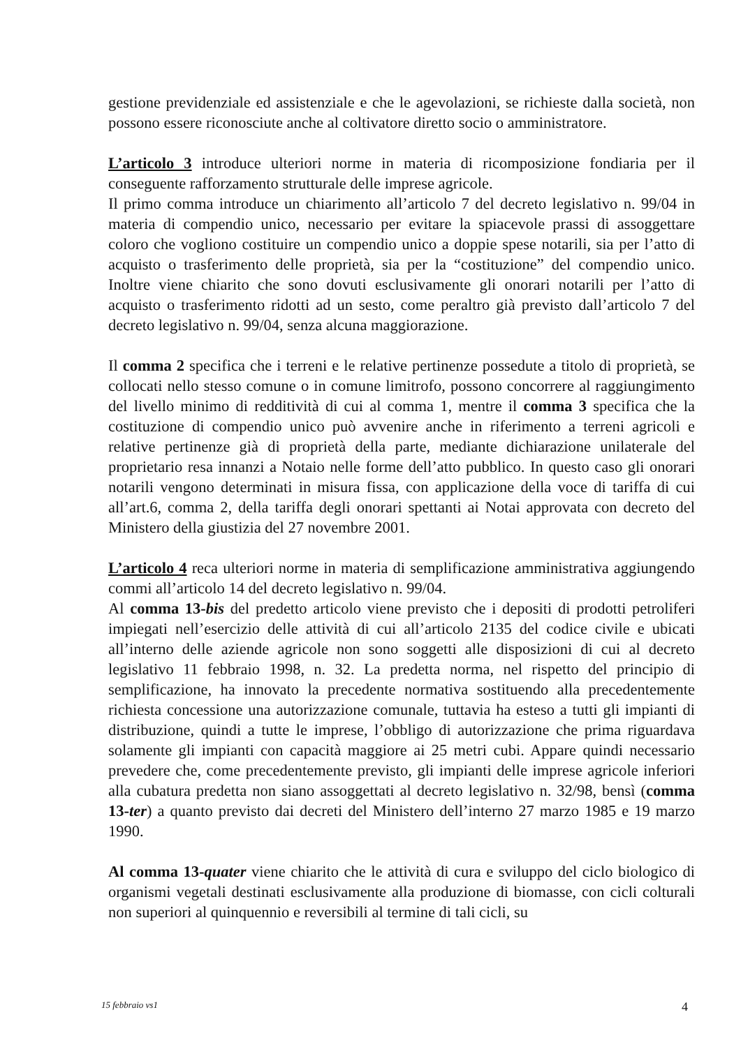gestione previdenziale ed assistenziale e che le agevolazioni, se richieste dalla società, non possono essere riconosciute anche al coltivatore diretto socio o amministratore.
L’articolo 3 introduce ulteriori norme in materia di ricomposizione fondiaria per il conseguente rafforzamento strutturale delle imprese agricole.
Il primo comma introduce un chiarimento all’articolo 7 del decreto legislativo n. 99/04 in materia di compendio unico, necessario per evitare la spiacevole prassi di assoggettare coloro che vogliono costituire un compendio unico a doppie spese notarili, sia per l’atto di acquisto o trasferimento delle proprietà, sia per la “costituzione” del compendio unico. Inoltre viene chiarito che sono dovuti esclusivamente gli onorari notarili per l’atto di acquisto o trasferimento ridotti ad un sesto, come peraltro già previsto dall’articolo 7 del decreto legislativo n. 99/04, senza alcuna maggiorazione.
Il comma 2 specifica che i terreni e le relative pertinenze possedute a titolo di proprietà, se collocati nello stesso comune o in comune limitrofo, possono concorrere al raggiungimento del livello minimo di redditività di cui al comma 1, mentre il comma 3 specifica che la costituzione di compendio unico può avvenire anche in riferimento a terreni agricoli e relative pertinenze già di proprietà della parte, mediante dichiarazione unilaterale del proprietario resa innanzi a Notaio nelle forme dell’atto pubblico. In questo caso gli onorari notarili vengono determinati in misura fissa, con applicazione della voce di tariffa di cui all’art.6, comma 2, della tariffa degli onorari spettanti ai Notai approvata con decreto del Ministero della giustizia del 27 novembre 2001.
L’articolo 4 reca ulteriori norme in materia di semplificazione amministrativa aggiungendo commi all’articolo 14 del decreto legislativo n. 99/04.
Al comma 13-bis del predetto articolo viene previsto che i depositi di prodotti petroliferi impiegati nell’esercizio delle attività di cui all’articolo 2135 del codice civile e ubicati all’interno delle aziende agricole non sono soggetti alle disposizioni di cui al decreto legislativo 11 febbraio 1998, n. 32. La predetta norma, nel rispetto del principio di semplificazione, ha innovato la precedente normativa sostituendo alla precedentemente richiesta concessione una autorizzazione comunale, tuttavia ha esteso a tutti gli impianti di distribuzione, quindi a tutte le imprese, l’obbligo di autorizzazione che prima riguardava solamente gli impianti con capacità maggiore ai 25 metri cubi. Appare quindi necessario prevedere che, come precedentemente previsto, gli impianti delle imprese agricole inferiori alla cubatura predetta non siano assoggettati al decreto legislativo n. 32/98, bensì (comma 13-ter) a quanto previsto dai decreti del Ministero dell’interno 27 marzo 1985 e 19 marzo 1990.
Al comma 13-quater viene chiarito che le attività di cura e sviluppo del ciclo biologico di organismi vegetali destinati esclusivamente alla produzione di biomasse, con cicli colturali non superiori al quinquennio e reversibili al termine di tali cicli, su
15 febbraio vs1 4